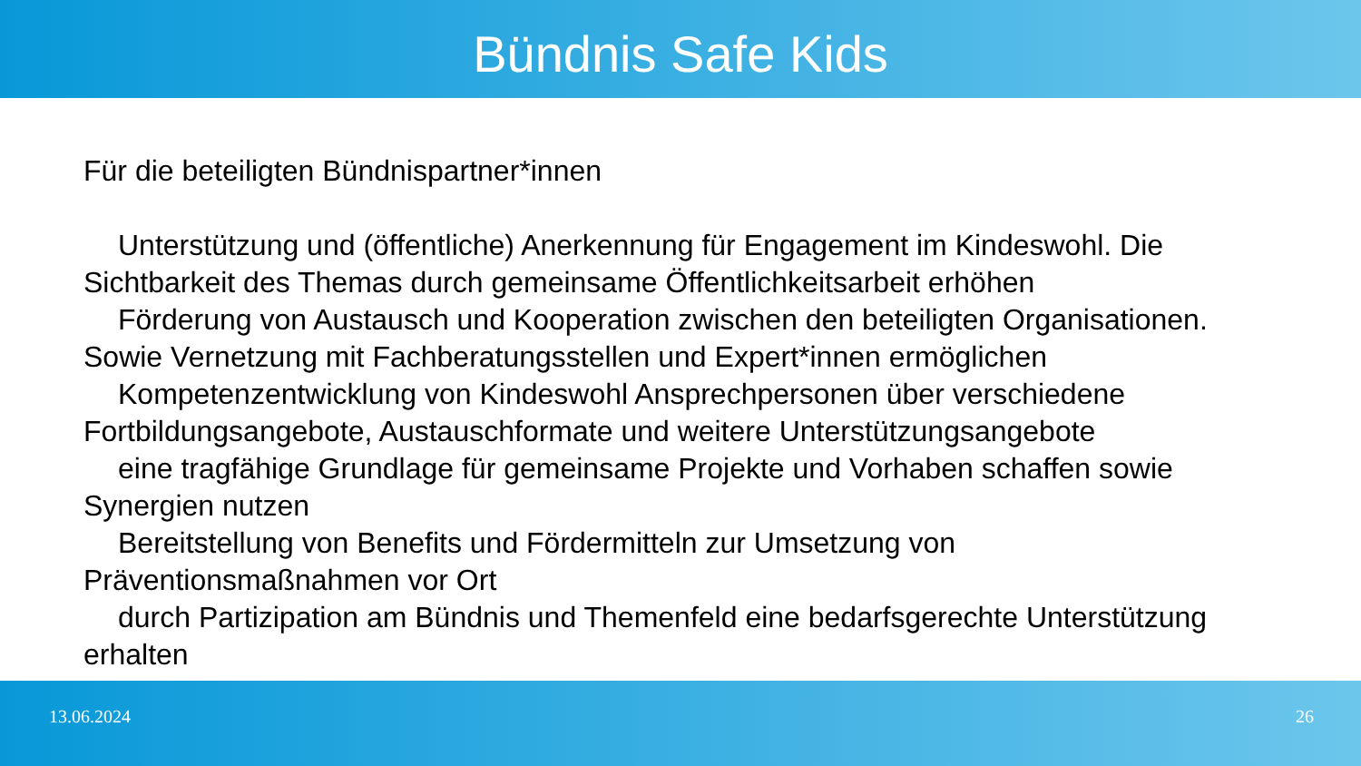Bündnis Safe Kids
Für die beteiligten Bündnispartner*innen
Unterstützung und (öffentliche) Anerkennung für Engagement im Kindeswohl. Die Sichtbarkeit des Themas durch gemeinsame Öffentlichkeitsarbeit erhöhen
Förderung von Austausch und Kooperation zwischen den beteiligten Organisationen. Sowie Vernetzung mit Fachberatungsstellen und Expert*innen ermöglichen
Kompetenzentwicklung von Kindeswohl Ansprechpersonen über verschiedene Fortbildungsangebote, Austauschformate und weitere Unterstützungsangebote
eine tragfähige Grundlage für gemeinsame Projekte und Vorhaben schaffen sowie Synergien nutzen
Bereitstellung von Benefits und Fördermitteln zur Umsetzung von Präventionsmaßnahmen vor Ort
durch Partizipation am Bündnis und Themenfeld eine bedarfsgerechte Unterstützung erhalten
13.06.2024 26